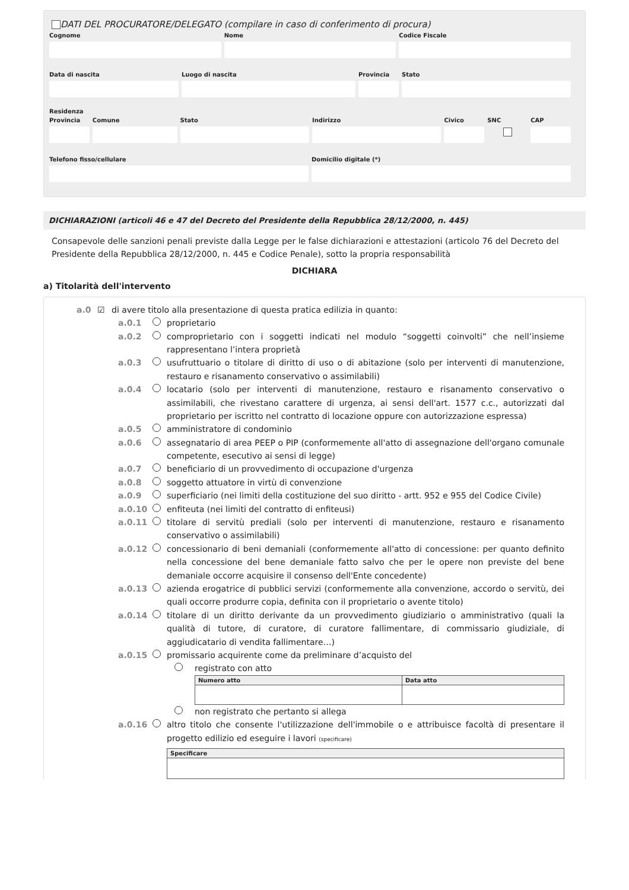DATI DEL PROCURATORE/DELEGATO (compilare in caso di conferimento di procura)
Cognome Nome Codice Fiscale
Data di nascita Luogo di nascita Provincia
Stato
Residenza
Provincia
Comune Stato Indirizzo Civico SNC CAP
Telefono fisso/cellulare Domicilio digitale (*)
DICHIARAZIONI (articoli 46 e 47 del Decreto del Presidente della Repubblica 28/12/2000, n. 445)
Consapevole delle sanzioni penali previste dalla Legge per le false dichiarazioni e attestazioni (articolo 76 del Decreto del Presidente della Repubblica 28/12/2000, n. 445 e Codice Penale), sotto la propria responsabilità
DICHIARA
a) Titolarità dell'intervento
a.0 ☑ di avere titolo alla presentazione di questa pratica edilizia in quanto:
a.0.1 proprietario
a.0.2 comproprietario con i soggetti indicati nel modulo “soggetti coinvolti” che nell’insieme rappresentano l’intera proprietà
a.0.3 usufruttuario o titolare di diritto di uso o di abitazione (solo per interventi di manutenzione, restauro e risanamento conservativo o assimilabili)
a.0.4 locatario (solo per interventi di manutenzione, restauro e risanamento conservativo o assimilabili, che rivestano carattere di urgenza, ai sensi dell'art. 1577 c.c., autorizzati dal proprietario per iscritto nel contratto di locazione oppure con autorizzazione espressa)
a.0.5 amministratore di condominio
a.0.6 assegnatario di area PEEP o PIP (conformemente all'atto di assegnazione dell'organo comunale competente, esecutivo ai sensi di legge)
a.0.7 beneficiario di un provvedimento di occupazione d'urgenza
a.0.8 soggetto attuatore in virtù di convenzione
a.0.9 superficiario (nei limiti della costituzione del suo diritto - artt. 952 e 955 del Codice Civile)
a.0.10 enfiteuta (nei limiti del contratto di enfiteusi)
a.0.11 titolare di servitù prediali (solo per interventi di manutenzione, restauro e risanamento conservativo o assimilabili)
a.0.12 concessionario di beni demaniali (conformemente all'atto di concessione: per quanto definito nella concessione del bene demaniale fatto salvo che per le opere non previste del bene demaniale occorre acquisire il consenso dell'Ente concedente)
a.0.13 azienda erogatrice di pubblici servizi (conformemente alla convenzione, accordo o servitù, dei quali occorre produrre copia, definita con il proprietario o avente titolo)
a.0.14 titolare di un diritto derivante da un provvedimento giudiziario o amministrativo (quali la qualità di tutore, di curatore, di curatore fallimentare, di commissario giudiziale, di aggiudicatario di vendita fallimentare…)
a.0.15 promissario acquirente come da preliminare d’acquisto del
registrato con atto
| Numero atto | Data atto |
| --- | --- |
non registrato che pertanto si allega
a.0.16 altro titolo che consente l'utilizzazione dell'immobile o e attribuisce facoltà di presentare il progetto edilizio ed eseguire i lavori (specificare)
| Specificare |
| --- |